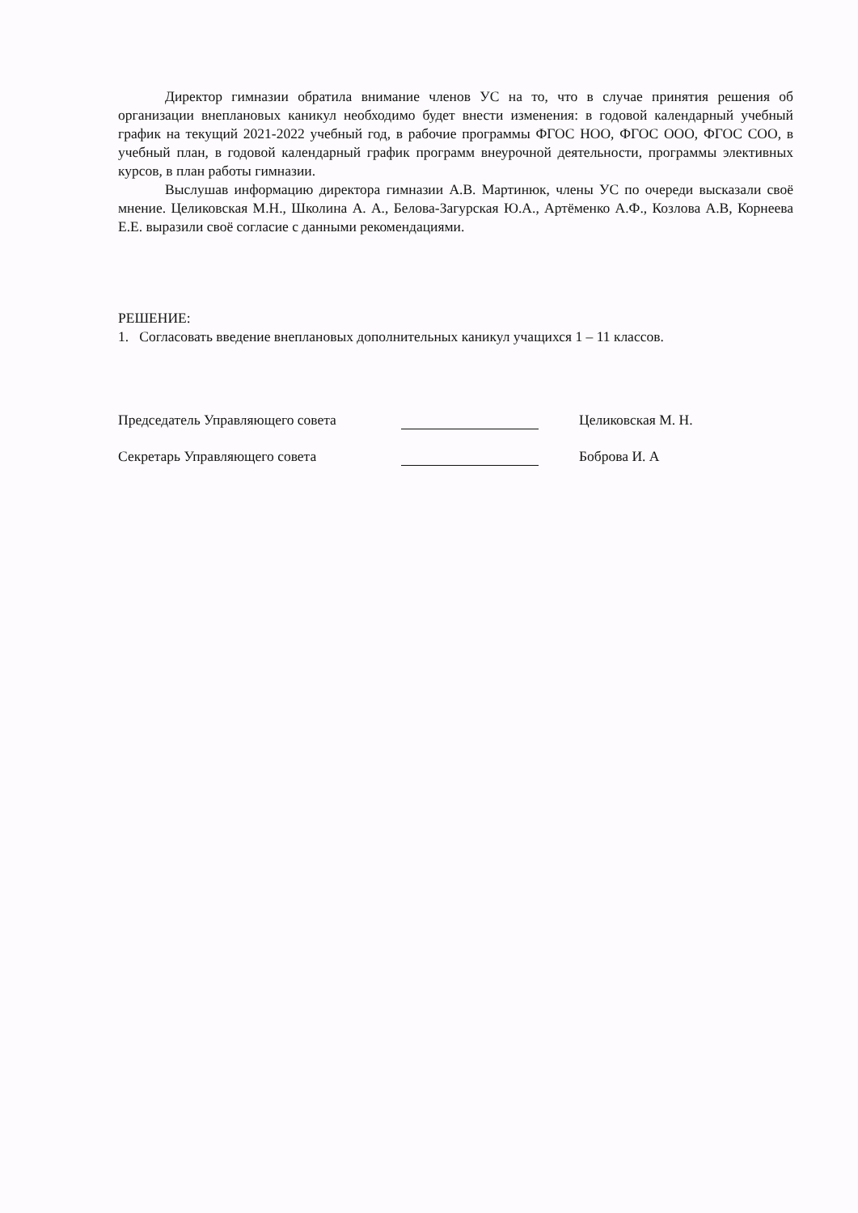Директор гимназии обратила внимание членов УС на то, что в случае принятия решения об организации внеплановых каникул необходимо будет внести изменения: в годовой календарный учебный график на текущий 2021-2022 учебный год, в рабочие программы ФГОС НОО, ФГОС ООО, ФГОС СОО, в учебный план, в годовой календарный график программ внеурочной деятельности, программы элективных курсов, в план работы гимназии.
Выслушав информацию директора гимназии А.В. Мартинюк, члены УС по очереди высказали своё мнение. Целиковская М.Н., Школина А. А., Белова-Загурская Ю.А., Артёменко А.Ф., Козлова А.В, Корнеева Е.Е. выразили своё согласие с данными рекомендациями.
РЕШЕНИЕ:
1. Согласовать введение внеплановых дополнительных каникул учащихся 1 – 11 классов.
Председатель Управляющего совета Целиковская М. Н.
Секретарь Управляющего совета Боброва И. А